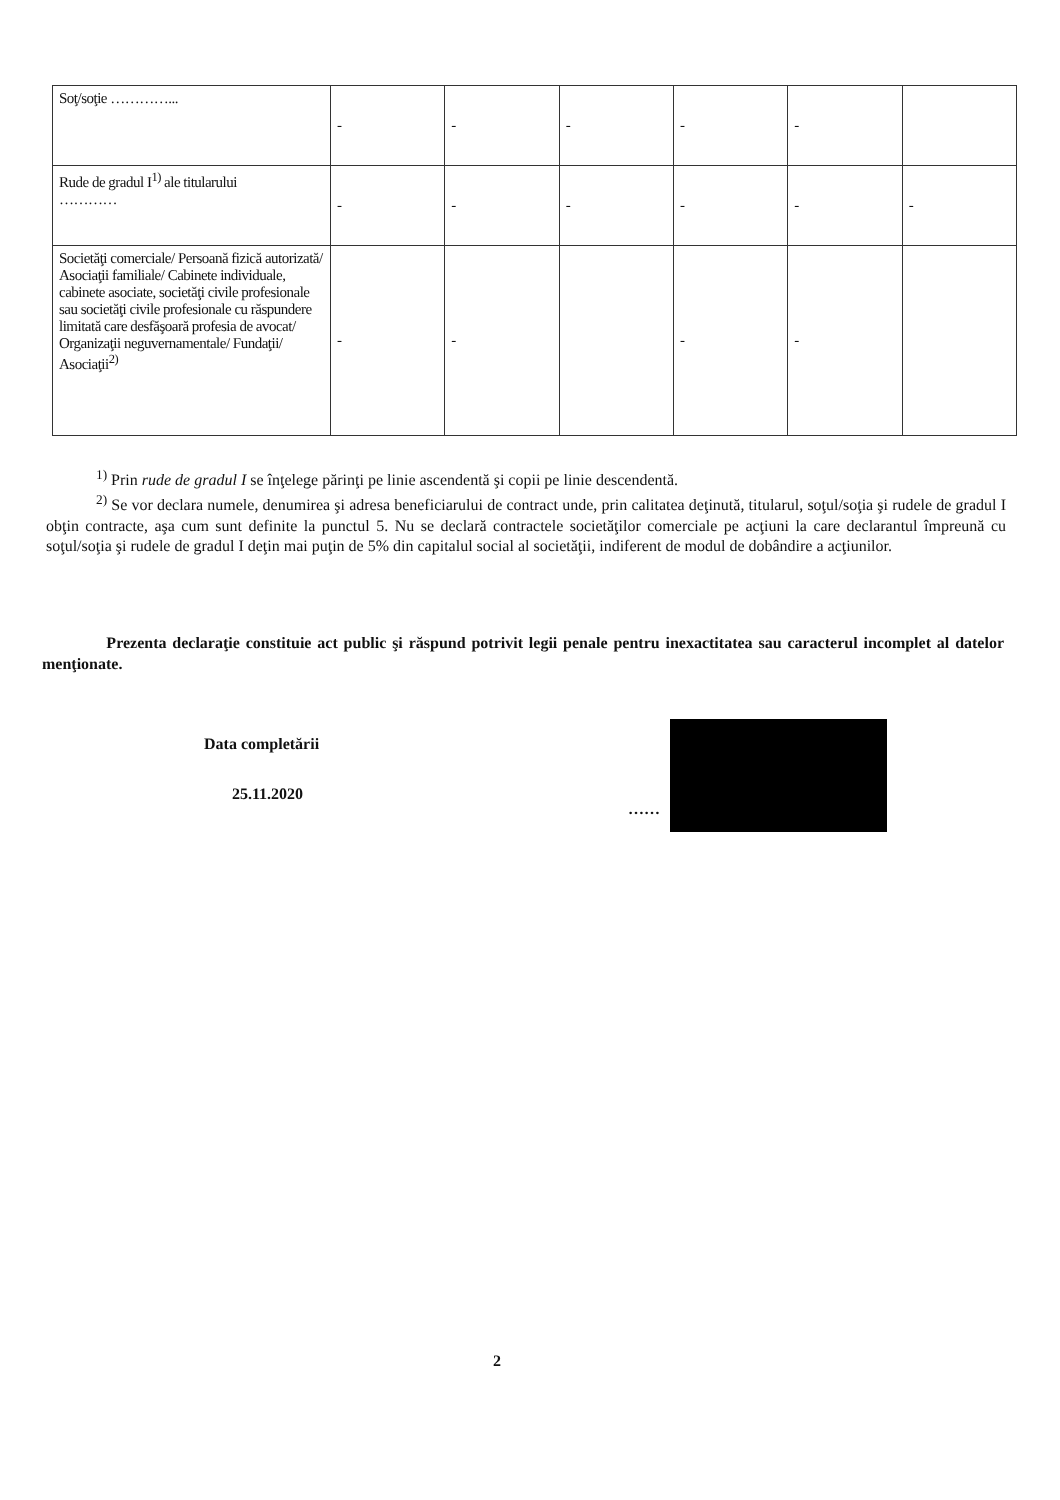| Soţ/soţie …………... | - | - | - | - | - | |
| Rude de gradul I<sup>1)</sup> ale titularului ………… | - | - | - | - | - | - |
| Societăţi comerciale/ Persoană fizică autorizată/ Asociaţii familiale/ Cabinete individuale, cabinete asociate, societăţi civile profesionale sau societăţi civile profesionale cu răspundere limitată care desfăşoară profesia de avocat/ Organizaţii neguvernamentale/ Fundaţii/ Asociaţii<sup>2)</sup> | - | - | | - | - | |
<sup>1)</sup> Prin rude de gradul I se înţelege părinţi pe linie ascendentă şi copii pe linie descendentă.
<sup>2)</sup> Se vor declara numele, denumirea şi adresa beneficiarului de contract unde, prin calitatea deţinută, titularul, soţul/soţia şi rudele de gradul I obţin contracte, aşa cum sunt definite la punctul 5. Nu se declară contractele societăţilor comerciale pe acţiuni la care declarantul împreună cu soţul/soţia şi rudele de gradul I deţin mai puţin de 5% din capitalul social al societăţii, indiferent de modul de dobândire a acţiunilor.
Prezenta declaraţie constituie act public şi răspund potrivit legii penale pentru inexactitatea sau caracterul incomplet al datelor menţionate.
Data completării
25.11.2020
……
2